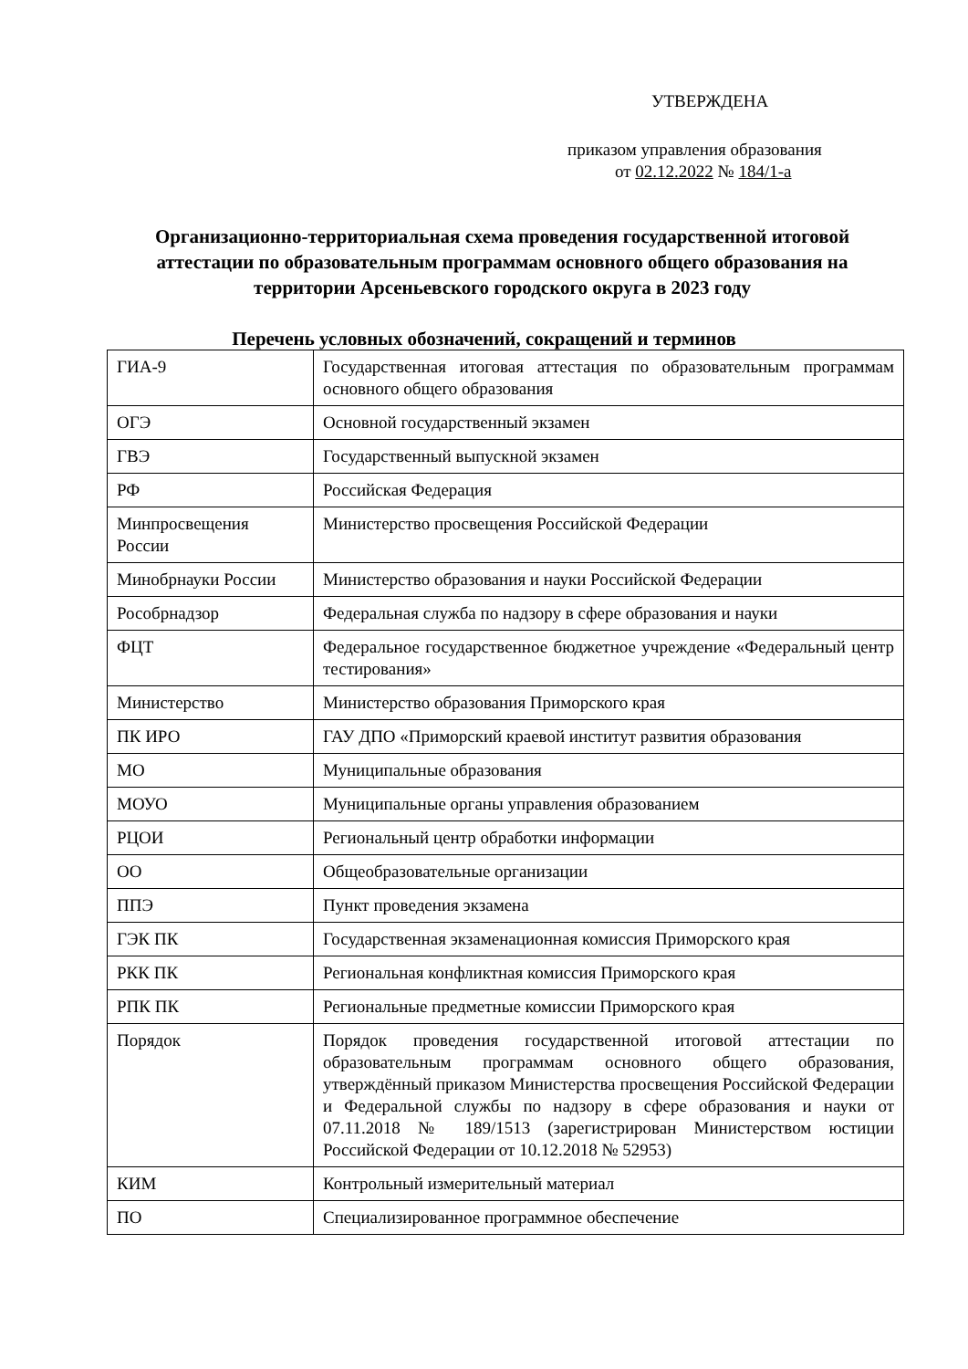УТВЕРЖДЕНА
приказом управления образования
от 02.12.2022 № 184/1-а
Организационно-территориальная схема проведения государственной итоговой аттестации по образовательным программам основного общего образования на территории Арсеньевского городского округа в 2023 году
Перечень условных обозначений, сокращений и терминов
| ГИА-9 | Государственная итоговая аттестация по образовательным программам основного общего образования |
| ОГЭ | Основной государственный экзамен |
| ГВЭ | Государственный выпускной экзамен |
| РФ | Российская Федерация |
| Минпросвещения России | Министерство просвещения Российской Федерации |
| Минобрнауки России | Министерство образования и науки Российской Федерации |
| Рособрнадзор | Федеральная служба по надзору в сфере образования и науки |
| ФЦТ | Федеральное государственное бюджетное учреждение «Федеральный центр тестирования» |
| Министерство | Министерство образования Приморского края |
| ПК ИРО | ГАУ ДПО «Приморский краевой институт развития образования |
| МО | Муниципальные образования |
| МОУО | Муниципальные органы управления образованием |
| РЦОИ | Региональный центр обработки информации |
| ОО | Общеобразовательные организации |
| ППЭ | Пункт проведения экзамена |
| ГЭК ПК | Государственная экзаменационная комиссия Приморского края |
| РКК ПК | Региональная конфликтная комиссия Приморского края |
| РПК ПК | Региональные предметные комиссии Приморского края |
| Порядок | Порядок проведения государственной итоговой аттестации по образовательным программам основного общего образования, утверждённый приказом Министерства просвещения Российской Федерации и Федеральной службы по надзору в сфере образования и науки от 07.11.2018 № 189/1513 (зарегистрирован Министерством юстиции Российской Федерации от 10.12.2018 № 52953) |
| КИМ | Контрольный измерительный материал |
| ПО | Специализированное программное обеспечение |